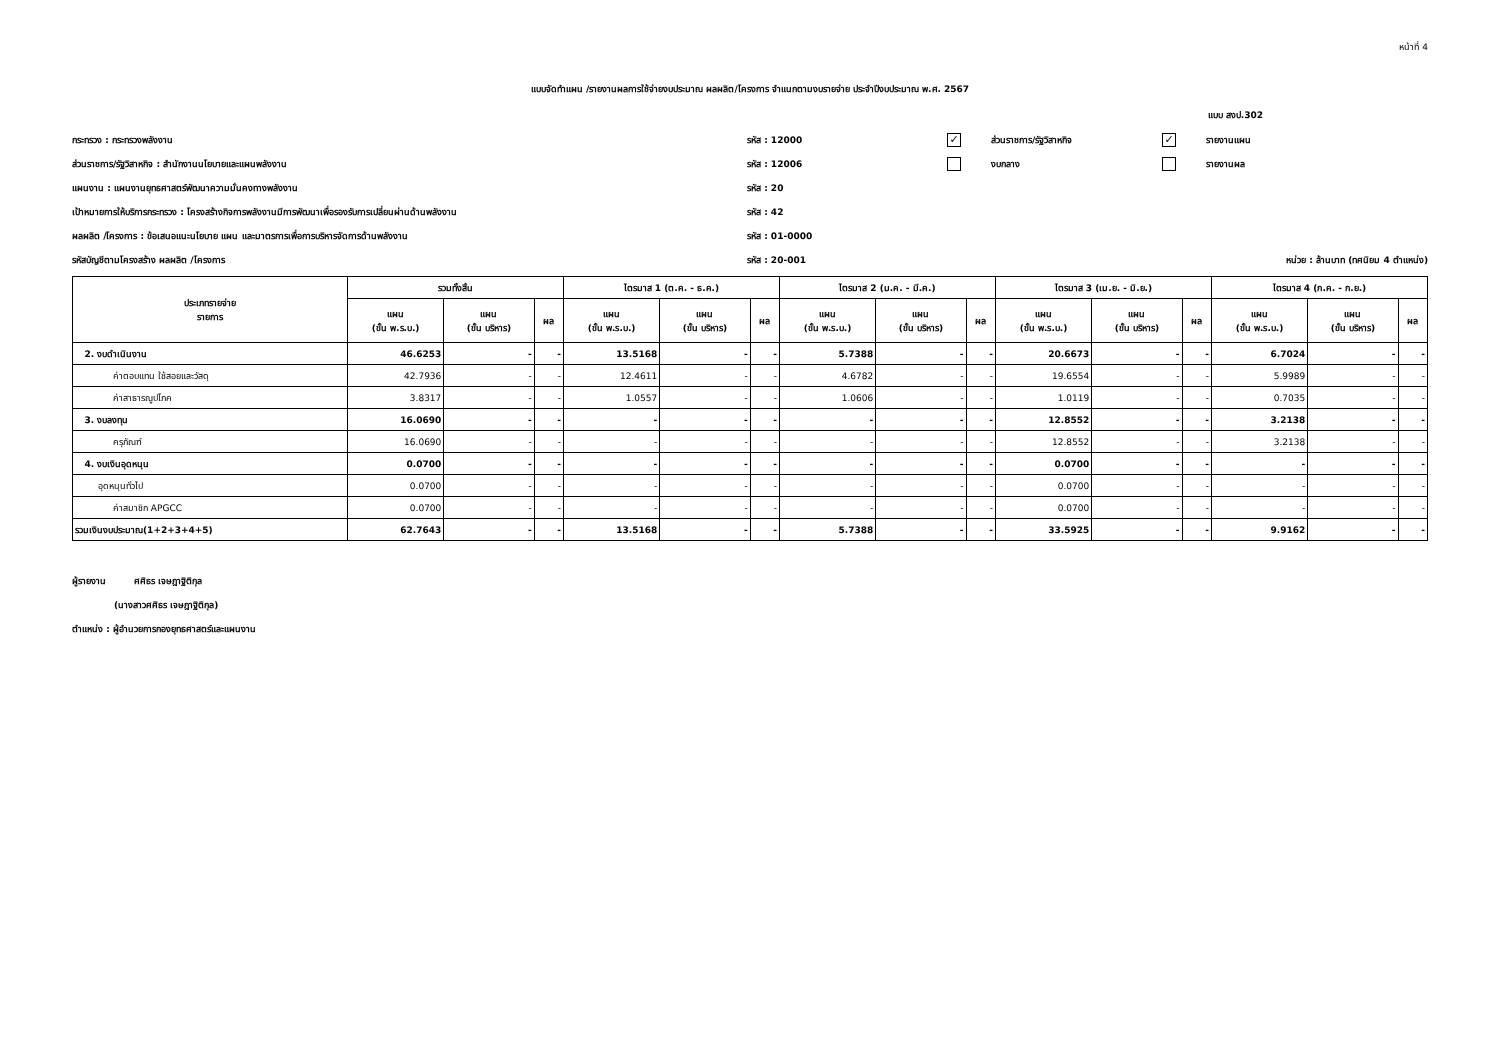หน้าที่ 4
แบบจัดทำแผน /รายงานผลการใช้จ่ายงบประมาณ ผลผลิต/โครงการ จำแนกตามงบรายจ่าย ประจำปีงบประมาณ พ.ศ. 2567
แบบ สงป.302
กระทรวง : กระทรวงพลังงาน รหัส : 12000
✓ ส่วนราชการ/รัฐวิสาหกิจ
✓ รายงานแผน
ส่วนราชการ/รัฐวิสาหกิจ : สำนักงานนโยบายและแผนพลังงาน รหัส : 12006 งบกลาง รายงานผล
แผนงาน : แผนงานยุทธศาสตร์พัฒนาความมั่นคงทางพลังงาน รหัส : 20
เป้าหมายการให้บริการกระทรวง : โครงสร้างกิจการพลังงานมีการพัฒนาเพื่อรองรับการเปลี่ยนผ่านด้านพลังงาน รหัส : 42
ผลผลิต /โครงการ : ข้อเสนอแนะนโยบาย แผน และมาตรการเพื่อการบริหารจัดการด้านพลังงาน รหัส : 01-0000
รหัสบัญชีตามโครงสร้าง ผลผลิต /โครงการ รหัส : 20-001
หน่วย : ล้านบาท (ทศนิยม 4 ตำแหน่ง)
| ประเภทรายจ่าย รายการ | รวมทั้งสิ้น | | | ไตรมาส 1 (ต.ค. - ธ.ค.) | | | ไตรมาส 2 (ม.ค. - มี.ค.) | | | ไตรมาส 3 (เม.ย. - มิ.ย.) | | | ไตรมาส 4 (ก.ค. - ก.ย.) | | |
| --- | --- | --- | --- | --- | --- | --- | --- | --- | --- | --- | --- | --- | --- | --- | --- |
| | แผน (ขั้น พ.ร.บ.) | แผน (ขั้น บริหาร) | ผล | แผน (ขั้น พ.ร.บ.) | แผน (ขั้น บริหาร) | ผล | แผน (ขั้น พ.ร.บ.) | แผน (ขั้น บริหาร) | ผล | แผน (ขั้น พ.ร.บ.) | แผน (ขั้น บริหาร) | ผล | แผน (ขั้น พ.ร.บ.) | แผน (ขั้น บริหาร) | ผล |
| 2. งบดำเนินงาน | 46.6253 | - | - | 13.5168 | - | - | 5.7388 | - | - | 20.6673 | - | - | 6.7024 | - | - |
| ค่าตอบแทน ใช้สอยและวัสดุ | 42.7936 | - | - | 12.4611 | - | - | 4.6782 | - | - | 19.6554 | - | - | 5.9989 | - | - |
| ค่าสาธารณูปโภค | 3.8317 | - | - | 1.0557 | - | - | 1.0606 | - | - | 1.0119 | - | - | 0.7035 | - | - |
| 3. งบลงทุน | 16.0690 | - | - | - | - | - | - | - | - | 12.8552 | - | - | 3.2138 | - | - |
| ครุภัณฑ์ | 16.0690 | - | - | - | - | - | - | - | - | 12.8552 | - | - | 3.2138 | - | - |
| 4. งบเงินอุดหนุน | 0.0700 | - | - | - | - | - | - | - | - | 0.0700 | - | - | - | - | - |
| อุดหนุนทั่วไป | 0.0700 | - | - | - | - | - | - | - | - | 0.0700 | - | - | - | - | - |
| ค่าสมาชิก APGCC | 0.0700 | - | - | - | - | - | - | - | - | 0.0700 | - | - | - | - | - |
| รวมเงินงบประมาณ(1+2+3+4+5) | 62.7643 | - | - | 13.5168 | - | - | 5.7388 | - | - | 33.5925 | - | - | 9.9162 | - | - |
ผู้รายงาน ศศิธร เจษฎาฐิติกุล
(นางสาวศศิธร เจษฎาฐิติกุล)
ตำแหน่ง : ผู้อำนวยการกองยุทธศาสตร์และแผนงาน